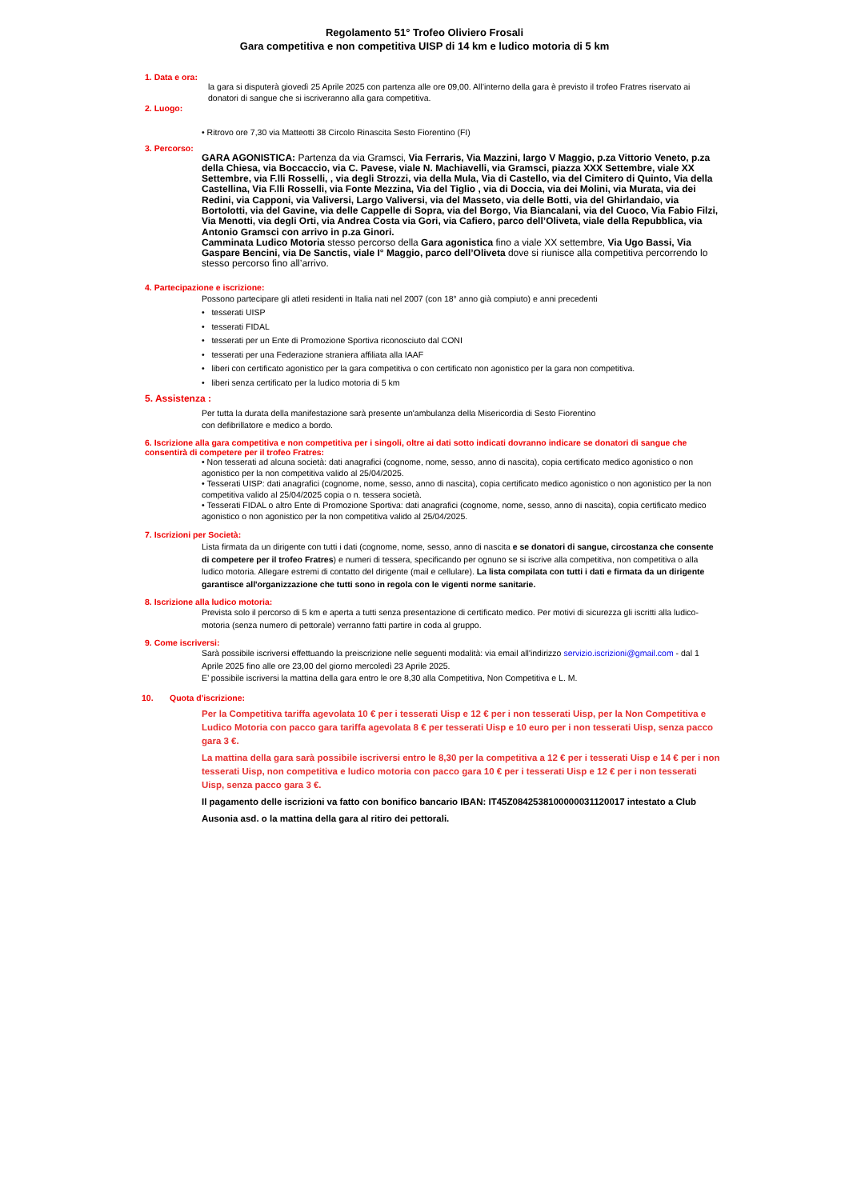Regolamento 51° Trofeo Oliviero Frosali
Gara competitiva e non competitiva UISP di 14 km e ludico motoria di 5 km
1. Data e ora:
la gara si disputerà giovedì 25 Aprile 2025 con partenza alle ore 09,00. All’interno della gara è previsto il trofeo Fratres riservato ai donatori di sangue che si iscriveranno alla gara competitiva.
2. Luogo:
• Ritrovo ore 7,30 via Matteotti 38 Circolo Rinascita Sesto Fiorentino (FI)
3. Percorso:
GARA AGONISTICA: Partenza da via Gramsci, Via Ferraris, Via Mazzini, largo V Maggio, p.za Vittorio Veneto, p.za della Chiesa, via Boccaccio, via C. Pavese, viale N. Machiavelli, via Gramsci, piazza XXX Settembre, viale XX Settembre, via F.lli Rosselli, , via degli Strozzi, via della Mula, Via di Castello, via del Cimitero di Quinto, Via della Castellina, Via F.lli Rosselli, via Fonte Mezzina, Via del Tiglio , via di Doccia, via dei Molini, via Murata, via dei Redini, via Capponi, via Valiversi, Largo Valiversi, via del Masseto, via delle Botti, via del Ghirlandaio, via Bortolotti, via del Gavine, via delle Cappelle di Sopra, via del Borgo, Via Biancalani, via del Cuoco, Via Fabio Filzi, Via Menotti, via degli Orti, via Andrea Costa via Gori, via Cafiero, parco dell’Oliveta, viale della Repubblica, via Antonio Gramsci con arrivo in p.za Ginori.
Camminata Ludico Motoria stesso percorso della Gara agonistica fino a viale XX settembre, Via Ugo Bassi, Via Gaspare Bencini, via De Sanctis, viale I° Maggio, parco dell’Oliveta dove si riunisce alla competitiva percorrendo lo stesso percorso fino all’arrivo.
4. Partecipazione e iscrizione:
Possono partecipare gli atleti residenti in Italia nati nel 2007 (con 18° anno già compiuto) e anni precedenti
• tesserati UISP
• tesserati FIDAL
• tesserati per un Ente di Promozione Sportiva riconosciuto dal CONI
• tesserati per una Federazione straniera affiliata alla IAAF
• liberi con certificato agonistico per la gara competitiva o con certificato non agonistico per la gara non competitiva.
• liberi senza certificato per la ludico motoria di 5 km
5. Assistenza :
Per tutta la durata della manifestazione sarà presente un'ambulanza della Misericordia di Sesto Fiorentino
con defibrillatore e medico a bordo.
6. Iscrizione alla gara competitiva e non competitiva per i singoli, oltre ai dati sotto indicati dovranno indicare se donatori di sangue che consentirà di competere per il trofeo Fratres:
• Non tesserati ad alcuna società: dati anagrafici (cognome, nome, sesso, anno di nascita), copia certificato medico agonistico o non agonistico per la non competitiva valido al 25/04/2025.
• Tesserati UISP: dati anagrafici (cognome, nome, sesso, anno di nascita), copia certificato medico agonistico o non agonistico per la non competitiva valido al 25/04/2025 copia o n. tessera società.
• Tesserati FIDAL o altro Ente di Promozione Sportiva: dati anagrafici (cognome, nome, sesso, anno di nascita), copia certificato medico agonistico o non agonistico per la non competitiva valido al 25/04/2025.
7. Iscrizioni per Società:
Lista firmata da un dirigente con tutti i dati (cognome, nome, sesso, anno di nascita e se donatori di sangue, circostanza che consente di competere per il trofeo Fratres) e numeri di tessera, specificando per ognuno se si iscrive alla competitiva, non competitiva o alla ludico motoria. Allegare estremi di contatto del dirigente (mail e cellulare). La lista compilata con tutti i dati e firmata da un dirigente garantisce all'organizzazione che tutti sono in regola con le vigenti norme sanitarie.
8. Iscrizione alla ludico motoria:
Prevista solo il percorso di 5 km e aperta a tutti senza presentazione di certificato medico. Per motivi di sicurezza gli iscritti alla ludico-motoria (senza numero di pettorale) verranno fatti partire in coda al gruppo.
9. Come iscriversi:
Sarà possibile iscriversi effettuando la preiscrizione nelle seguenti modalità: via email all'indirizzo servizio.iscrizioni@gmail.com - dal 1 Aprile 2025 fino alle ore 23,00 del giorno mercoledì 23 Aprile 2025.
E’ possibile iscriversi la mattina della gara entro le ore 8,30 alla Competitiva, Non Competitiva e L. M.
10. Quota d'iscrizione:
Per la Competitiva tariffa agevolata 10 € per i tesserati Uisp e 12 € per i non tesserati Uisp, per la Non Competitiva e Ludico Motoria con pacco gara tariffa agevolata 8 € per tesserati Uisp e 10 euro per i non tesserati Uisp, senza pacco gara 3 €.
La mattina della gara sarà possibile iscriversi entro le 8,30 per la competitiva a 12 € per i tesserati Uisp e 14 € per i non tesserati Uisp, non competitiva e ludico motoria con pacco gara 10 € per i tesserati Uisp e 12 € per i non tesserati Uisp, senza pacco gara 3 €.
Il pagamento delle iscrizioni va fatto con bonifico bancario IBAN: IT45Z0842538100000031120017 intestato a Club Ausonia asd. o la mattina della gara al ritiro dei pettorali.